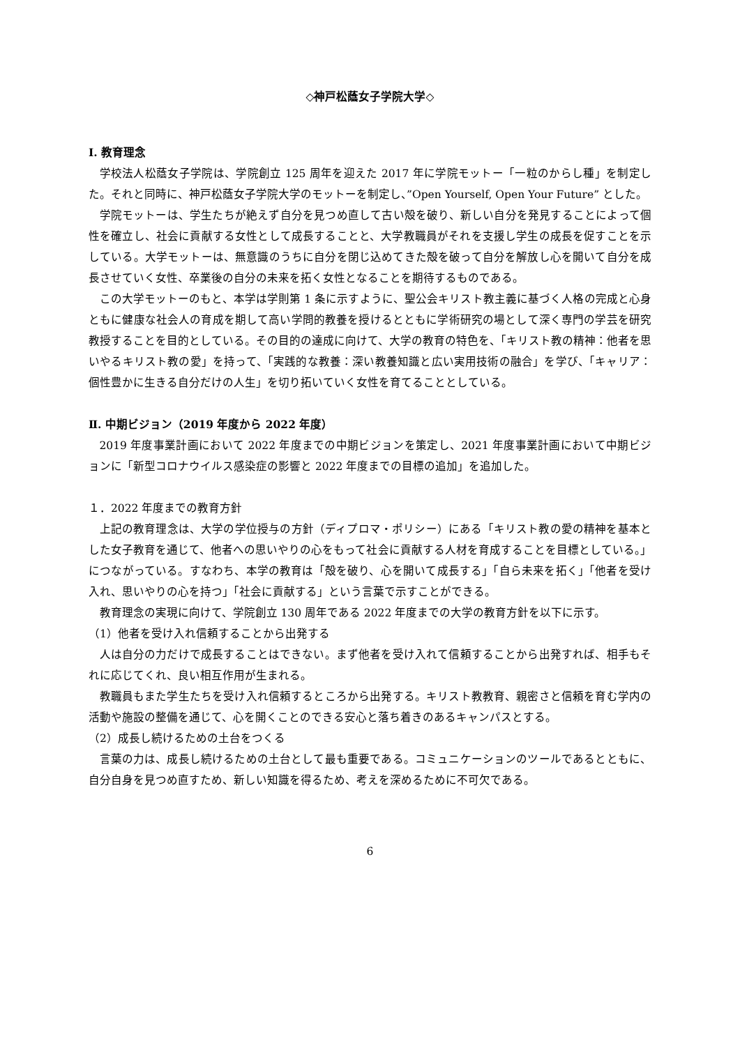◇神戸松蔭女子学院大学◇
I. 教育理念
学校法人松蔭女子学院は、学院創立 125 周年を迎えた 2017 年に学院モットー「一粒のからし種」を制定した。それと同時に、神戸松蔭女子学院大学のモットーを制定し、”Open Yourself, Open Your Future” とした。
学院モットーは、学生たちが絶えず自分を見つめ直して古い殻を破り、新しい自分を発見することによって個性を確立し、社会に貢献する女性として成長することと、大学教職員がそれを支援し学生の成長を促すことを示している。大学モットーは、無意識のうちに自分を閉じ込めてきた殻を破って自分を解放し心を開いて自分を成長させていく女性、卒業後の自分の未来を拓く女性となることを期待するものである。
この大学モットーのもと、本学は学則第 1 条に示すように、聖公会キリスト教主義に基づく人格の完成と心身ともに健康な社会人の育成を期して高い学問的教養を授けるとともに学術研究の場として深く専門の学芸を研究教授することを目的としている。その目的の達成に向けて、大学の教育の特色を、「キリスト教の精神：他者を思いやるキリスト教の愛」を持って、「実践的な教養：深い教養知識と広い実用技術の融合」を学び、「キャリア：個性豊かに生きる自分だけの人生」を切り拓いていく女性を育てることとしている。
Ⅱ. 中期ビジョン（2019 年度から 2022 年度）
2019 年度事業計画において 2022 年度までの中期ビジョンを策定し、2021 年度事業計画において中期ビジョンに「新型コロナウイルス感染症の影響と 2022 年度までの目標の追加」を追加した。
１．2022 年度までの教育方針
上記の教育理念は、大学の学位授与の方針（ディプロマ・ポリシー）にある「キリスト教の愛の精神を基本とした女子教育を通じて、他者への思いやりの心をもって社会に貢献する人材を育成することを目標としている。」につながっている。すなわち、本学の教育は「殻を破り、心を開いて成長する」「自ら未来を拓く」「他者を受け入れ、思いやりの心を持つ」「社会に貢献する」という言葉で示すことができる。
教育理念の実現に向けて、学院創立 130 周年である 2022 年度までの大学の教育方針を以下に示す。
（1）他者を受け入れ信頼することから出発する
人は自分の力だけで成長することはできない。まず他者を受け入れて信頼することから出発すれば、相手もそれに応じてくれ、良い相互作用が生まれる。
教職員もまた学生たちを受け入れ信頼するところから出発する。キリスト教教育、親密さと信頼を育む学内の活動や施設の整備を通じて、心を開くことのできる安心と落ち着きのあるキャンパスとする。
（2）成長し続けるための土台をつくる
言葉の力は、成長し続けるための土台として最も重要である。コミュニケーションのツールであるとともに、自分自身を見つめ直すため、新しい知識を得るため、考えを深めるために不可欠である。
6